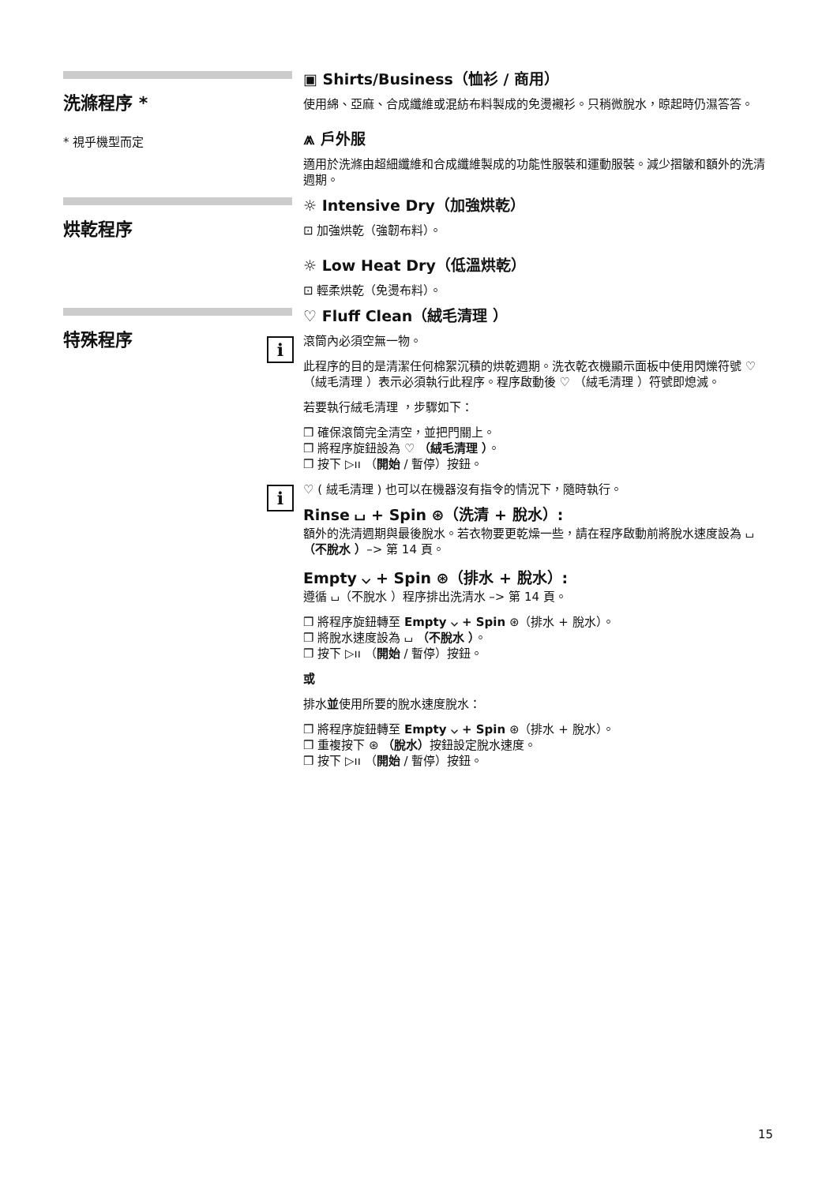洗滌程序 *
* 視乎機型而定
▣ Shirts/Business（恤衫 / 商用）
使用綿、亞麻、合成纖維或混紡布料製成的免燙襯衫。只稍微脫水，晾起時仍濕答答。
⩕ 戶外服
適用於洗滌由超細纖維和合成纖維製成的功能性服裝和運動服裝。減少摺皺和額外的洗清週期。
烘乾程序
☼ Intensive Dry（加強烘乾）
⊡ 加強烘乾（強韌布料）。
☼ Low Heat Dry（低溫烘乾）
⊡ 輕柔烘乾（免燙布料）。
特殊程序
♡ Fluff Clean（絨毛清理 ）
i
滾筒內必須空無一物。
此程序的目的是清潔任何棉絮沉積的烘乾週期。洗衣乾衣機顯示面板中使用閃爍符號 ♡ （絨毛清理 ）表示必須執行此程序。程序啟動後 ♡ （絨毛清理 ）符號即熄滅。
若要執行絨毛清理 ，步驟如下：
❒ 確保滾筒完全清空，並把門關上。
❒ 將程序旋鈕設為 ♡ （絨毛清理 ）。
❒ 按下 ▷ıı （開始 / 暫停）按鈕。
i
♡ ( 絨毛清理 ) 也可以在機器沒有指令的情況下，隨時執行。
Rinse ⌴ + Spin ⊛（洗清 + 脫水）:
額外的洗清週期與最後脫水。若衣物要更乾燥一些，請在程序啟動前將脫水速度設為 ⌴ （不脫水 ）–> 第 14 頁。
Empty ⌵ + Spin ⊛（排水 + 脫水）:
遵循 ⌴（不脫水 ）程序排出洗清水 –> 第 14 頁。
❒ 將程序旋鈕轉至 Empty ⌵ + Spin ⊛（排水 + 脫水）。
❒ 將脫水速度設為 ⌴ （不脫水 ）。
❒ 按下 ▷ıı （開始 / 暫停）按鈕。
或
排水並使用所要的脫水速度脫水：
❒ 將程序旋鈕轉至 Empty ⌵ + Spin ⊛（排水 + 脫水）。
❒ 重複按下 ⊛ （脫水）按鈕設定脫水速度。
❒ 按下 ▷ıı （開始 / 暫停）按鈕。
15